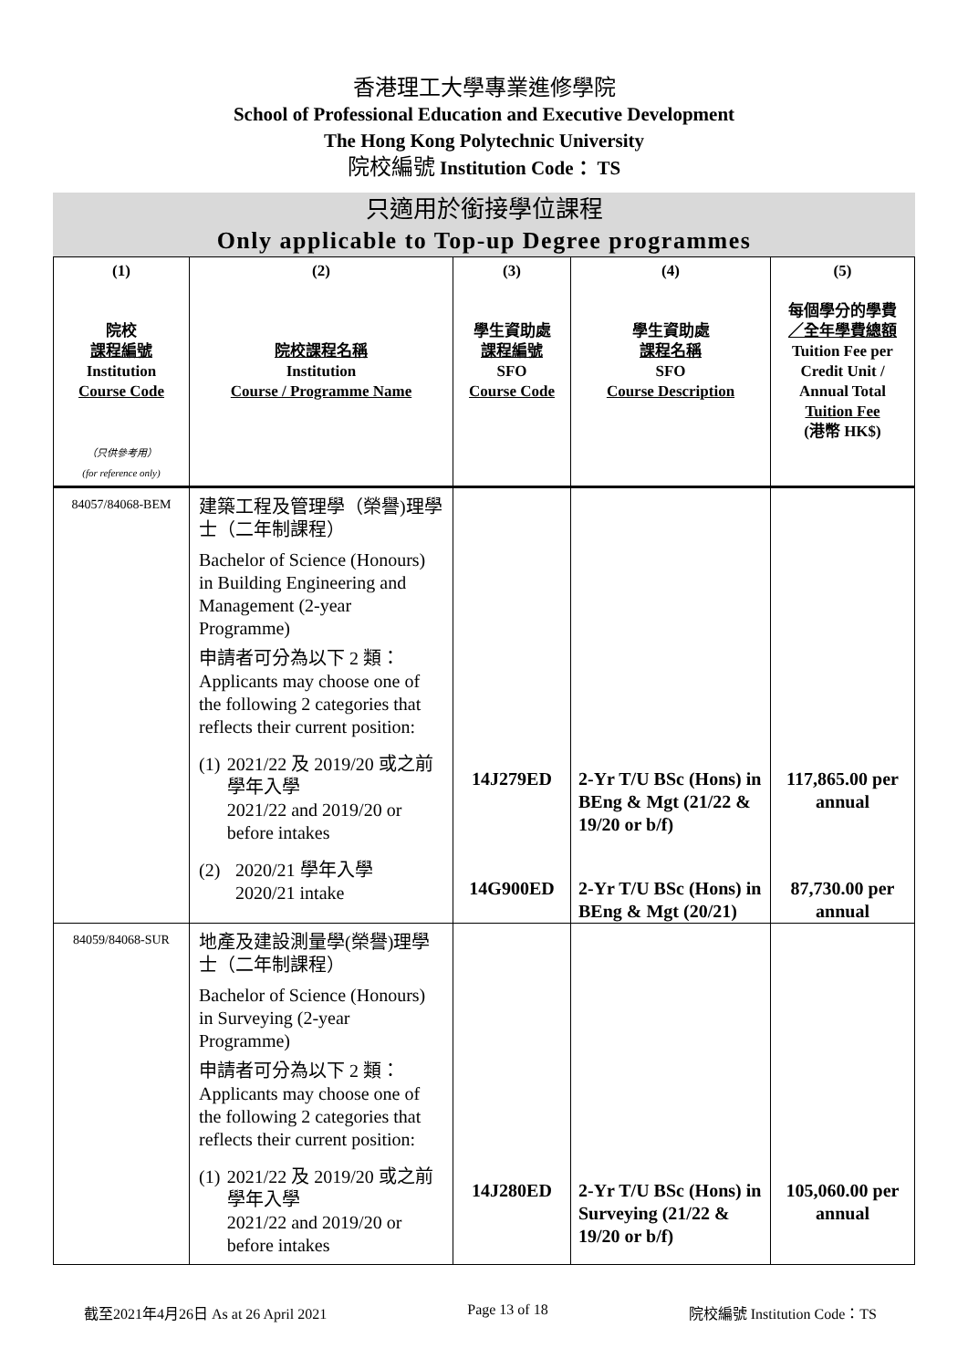香港理工大學專業進修學院
School of Professional Education and Executive Development
The Hong Kong Polytechnic University
院校編號 Institution Code： TS
只適用於銜接學位課程
Only applicable to Top-up Degree programmes
| (1) 院校 課程編號 Institution Course Code （只供參考用） (for reference only) | (2) 院校課程名稱 Institution Course / Programme Name | (3) 學生資助處 課程編號 SFO Course Code | (4) 學生資助處 課程名稱 SFO Course Description | (5) 每個學分的學費 ／全年學費總額 Tuition Fee per Credit Unit / Annual Total Tuition Fee (港幣 HK$) |
| --- | --- | --- | --- | --- |
| 84057/84068-BEM | 建築工程及管理學（榮譽)理學士（二年制課程） Bachelor of Science (Honours) in Building Engineering and Management (2-year Programme) 申請者可分為以下 2 類： Applicants may choose one of the following 2 categories that reflects their current position: (1) 2021/22 及 2019/20 或之前學年入學 2021/22 and 2019/20 or before intakes (2) 2020/21 學年入學 2020/21 intake | 14J279ED 14G900ED | 2-Yr T/U BSc (Hons) in BEng & Mgt (21/22 & 19/20 or b/f) 2-Yr T/U BSc (Hons) in BEng & Mgt (20/21) | 117,865.00 per annual 87,730.00 per annual |
| 84059/84068-SUR | 地產及建設測量學(榮譽)理學士（二年制課程） Bachelor of Science (Honours) in Surveying (2-year Programme) 申請者可分為以下 2 類： Applicants may choose one of the following 2 categories that reflects their current position: (1) 2021/22 及 2019/20 或之前學年入學 2021/22 and 2019/20 or before intakes | 14J280ED | 2-Yr T/U BSc (Hons) in Surveying (21/22 & 19/20 or b/f) | 105,060.00 per annual |
截至2021年4月26日 As at 26 April 2021 Page 13 of 18 院校編號 Institution Code：TS